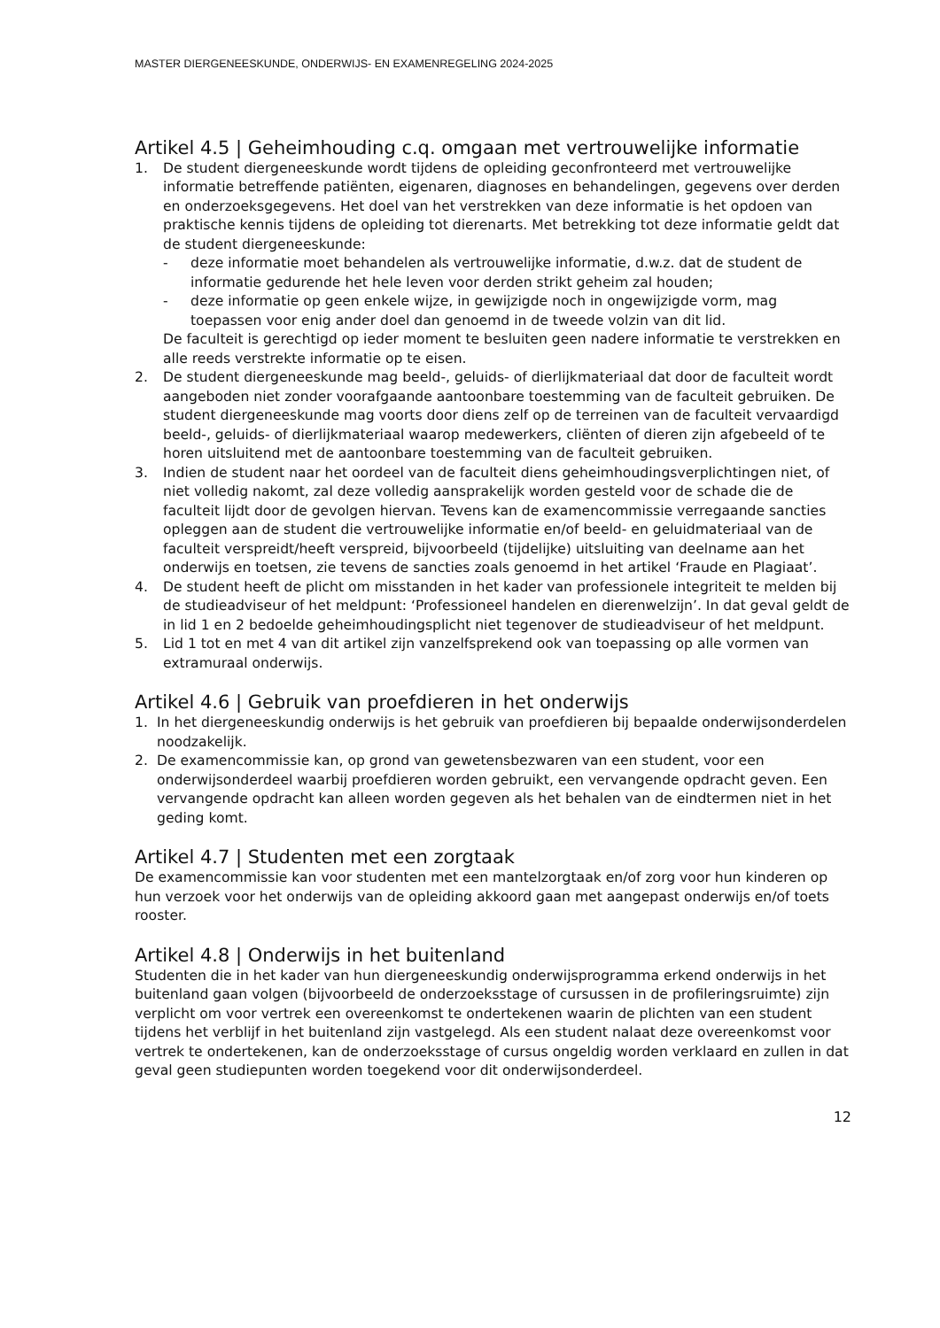MASTER DIERGENEESKUNDE, ONDERWIJS- EN EXAMENREGELING 2024-2025
Artikel 4.5 | Geheimhouding c.q. omgaan met vertrouwelijke informatie
1. De student diergeneeskunde wordt tijdens de opleiding geconfronteerd met vertrouwelijke informatie betreffende patiënten, eigenaren, diagnoses en behandelingen, gegevens over derden en onderzoeksgegevens. Het doel van het verstrekken van deze informatie is het opdoen van praktische kennis tijdens de opleiding tot dierenarts. Met betrekking tot deze informatie geldt dat de student diergeneeskunde:
- deze informatie moet behandelen als vertrouwelijke informatie, d.w.z. dat de student de informatie gedurende het hele leven voor derden strikt geheim zal houden;
- deze informatie op geen enkele wijze, in gewijzigde noch in ongewijzigde vorm, mag toepassen voor enig ander doel dan genoemd in de tweede volzin van dit lid.
De faculteit is gerechtigd op ieder moment te besluiten geen nadere informatie te verstrekken en alle reeds verstrekte informatie op te eisen.
2. De student diergeneeskunde mag beeld-, geluids- of dierlijkmateriaal dat door de faculteit wordt aangeboden niet zonder voorafgaande aantoonbare toestemming van de faculteit gebruiken. De student diergeneeskunde mag voorts door diens zelf op de terreinen van de faculteit vervaardigd beeld-, geluids- of dierlijkmateriaal waarop medewerkers, cliënten of dieren zijn afgebeeld of te horen uitsluitend met de aantoonbare toestemming van de faculteit gebruiken.
3. Indien de student naar het oordeel van de faculteit diens geheimhoudingsverplichtingen niet, of niet volledig nakomt, zal deze volledig aansprakelijk worden gesteld voor de schade die de faculteit lijdt door de gevolgen hiervan. Tevens kan de examencommissie verregaande sancties opleggen aan de student die vertrouwelijke informatie en/of beeld- en geluidmateriaal van de faculteit verspreidt/heeft verspreid, bijvoorbeeld (tijdelijke) uitsluiting van deelname aan het onderwijs en toetsen, zie tevens de sancties zoals genoemd in het artikel ‘Fraude en Plagiaat’.
4. De student heeft de plicht om misstanden in het kader van professionele integriteit te melden bij de studieadviseur of het meldpunt: ‘Professioneel handelen en dierenwelzijn’. In dat geval geldt de in lid 1 en 2 bedoelde geheimhoudingsplicht niet tegenover de studieadviseur of het meldpunt.
5. Lid 1 tot en met 4 van dit artikel zijn vanzelfsprekend ook van toepassing op alle vormen van extramuraal onderwijs.
Artikel 4.6 | Gebruik van proefdieren in het onderwijs
1. In het diergeneeskundig onderwijs is het gebruik van proefdieren bij bepaalde onderwijsonderdelen noodzakelijk.
2. De examencommissie kan, op grond van gewetensbezwaren van een student, voor een onderwijsonderdeel waarbij proefdieren worden gebruikt, een vervangende opdracht geven. Een vervangende opdracht kan alleen worden gegeven als het behalen van de eindtermen niet in het geding komt.
Artikel 4.7 | Studenten met een zorgtaak
De examencommissie kan voor studenten met een mantelzorgtaak en/of zorg voor hun kinderen op hun verzoek voor het onderwijs van de opleiding akkoord gaan met aangepast onderwijs en/of toets rooster.
Artikel 4.8 | Onderwijs in het buitenland
Studenten die in het kader van hun diergeneeskundig onderwijsprogramma erkend onderwijs in het buitenland gaan volgen (bijvoorbeeld de onderzoeksstage of cursussen in de profileringsruimte) zijn verplicht om voor vertrek een overeenkomst te ondertekenen waarin de plichten van een student tijdens het verblijf in het buitenland zijn vastgelegd. Als een student nalaat deze overeenkomst voor vertrek te ondertekenen, kan de onderzoeksstage of cursus ongeldig worden verklaard en zullen in dat geval geen studiepunten worden toegekend voor dit onderwijsonderdeel.
12